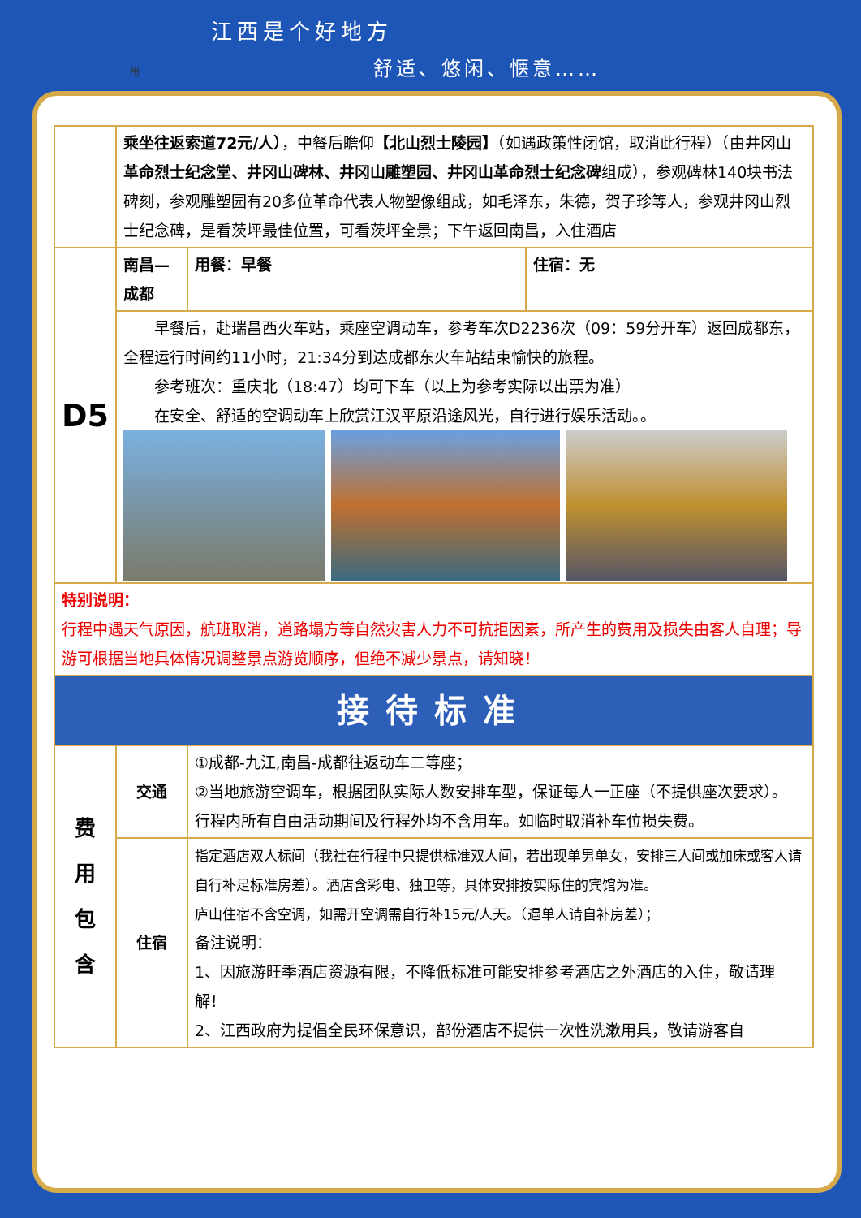用
江西是个好地方
舒适、悠闲、惬意……
| | 乘坐往返索道72元/人） ，中餐后瞻仰 【北山烈士陵园】 （如遇政策性闭馆，取消此行程）（由井冈山 革命烈士纪念堂、井冈山碑林、井冈山雕塑园、井冈山革命烈士纪念碑 组成），参观碑林140块书法碑刻，参观雕塑园有20多位革命代表人物塑像组成，如毛泽东，朱德，贺子珍等人，参观井冈山烈士纪念碑，是看茨坪最佳位置，可看茨坪全景；下午返回南昌，入住酒店 | | |
| D5 | 南昌—成都 | 用餐：早餐 | 住宿：无 |
| | 早餐后，赴瑞昌西火车站，乘座空调动车，参考车次D2236次（09：59分开车）返回成都东，全程运行时间约11小时，21:34分到达成都东火车站结束愉快的旅程。 参考班次：重庆北（18:47）均可下车（以上为参考实际以出票为准） 在安全、舒适的空调动车上欣赏江汉平原沿途风光，自行进行娱乐活动。。 | | |
| 特别说明： 行程中遇天气原因，航班取消，道路塌方等自然灾害人力不可抗拒因素，所产生的费用及损失由客人自理；导游可根据当地具体情况调整景点游览顺序，但绝不减少景点，请知晓！ | | | |
| 接待标准 | | | |
| 费 用 包 含 | 交通 | ①成都-九江,南昌-成都往返动车二等座； ②当地旅游空调车，根据团队实际人数安排车型，保证每人一正座（不提供座次要求）。 行程内所有自由活动期间及行程外均不含用车。如临时取消补车位损失费。 | |
| | 住宿 | 指定酒店双人标间（我社在行程中只提供标准双人间，若出现单男单女，安排三人间或加床或客人请自行补足标准房差）。酒店含彩电、独卫等，具体安排按实际住的宾馆为准。 庐山住宿不含空调，如需开空调需自行补15元/人天。（遇单人请自补房差）； 备注说明： 1、因旅游旺季酒店资源有限，不降低标准可能安排参考酒店之外酒店的入住，敬请理解！ 2、江西政府为提倡全民环保意识，部份酒店不提供一次性洗漱用具，敬请游客自 | |